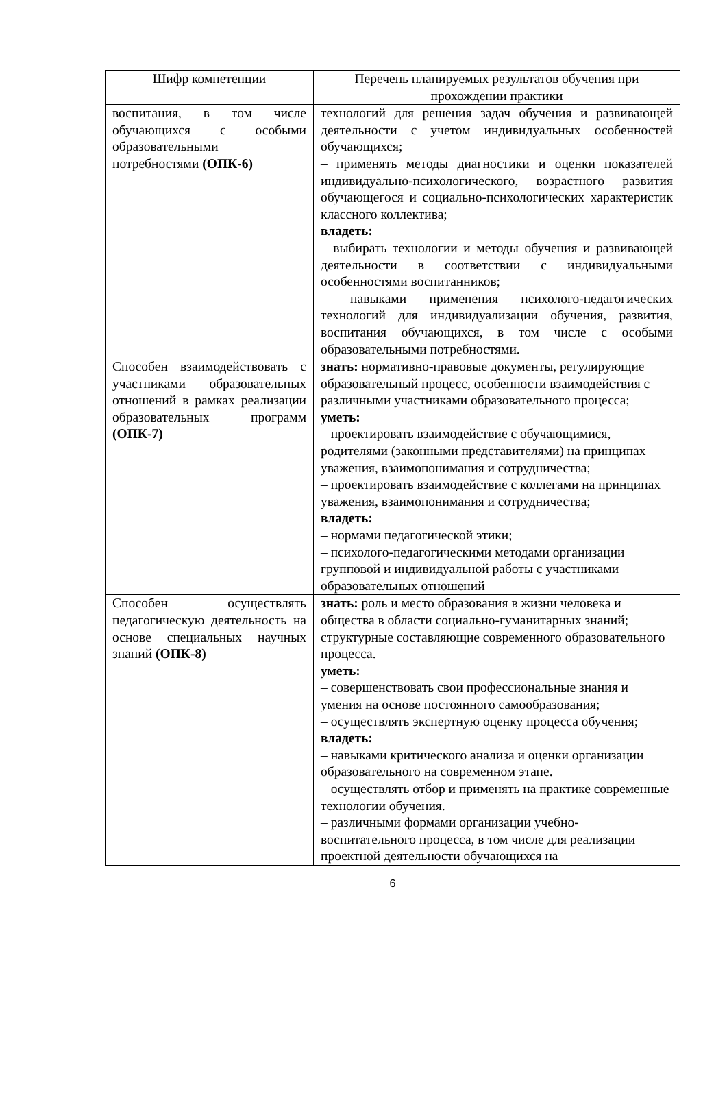| Шифр компетенции | Перечень планируемых результатов обучения при прохождении практики |
| --- | --- |
| воспитания, в том числе обучающихся с особыми образовательными потребностями (ОПК-6) | технологий для решения задач обучения и развивающей деятельности с учетом индивидуальных особенностей обучающихся; – применять методы диагностики и оценки показателей индивидуально-психологического, возрастного развития обучающегося и социально-психологических характеристик классного коллектива; владеть: – выбирать технологии и методы обучения и развивающей деятельности в соответствии с индивидуальными особенностями воспитанников; – навыками применения психолого-педагогических технологий для индивидуализации обучения, развития, воспитания обучающихся, в том числе с особыми образовательными потребностями. |
| Способен взаимодействовать с участниками образовательных отношений в рамках реализации образовательных программ (ОПК-7) | знать: нормативно-правовые документы, регулирующие образовательный процесс, особенности взаимодействия с различными участниками образовательного процесса; уметь: – проектировать взаимодействие с обучающимися, родителями (законными представителями) на принципах уважения, взаимопонимания и сотрудничества; – проектировать взаимодействие с коллегами на принципах уважения, взаимопонимания и сотрудничества; владеть: – нормами педагогической этики; – психолого-педагогическими методами организации групповой и индивидуальной работы с участниками образовательных отношений |
| Способен осуществлять педагогическую деятельность на основе специальных научных знаний (ОПК-8) | знать: роль и место образования в жизни человека и общества в области социально-гуманитарных знаний; структурные составляющие современного образовательного процесса. уметь: – совершенствовать свои профессиональные знания и умения на основе постоянного самообразования; – осуществлять экспертную оценку процесса обучения; владеть: – навыками критического анализа и оценки организации образовательного на современном этапе. – осуществлять отбор и применять на практике современные технологии обучения. – различными формами организации учебно-воспитательного процесса, в том числе для реализации проектной деятельности обучающихся на |
6